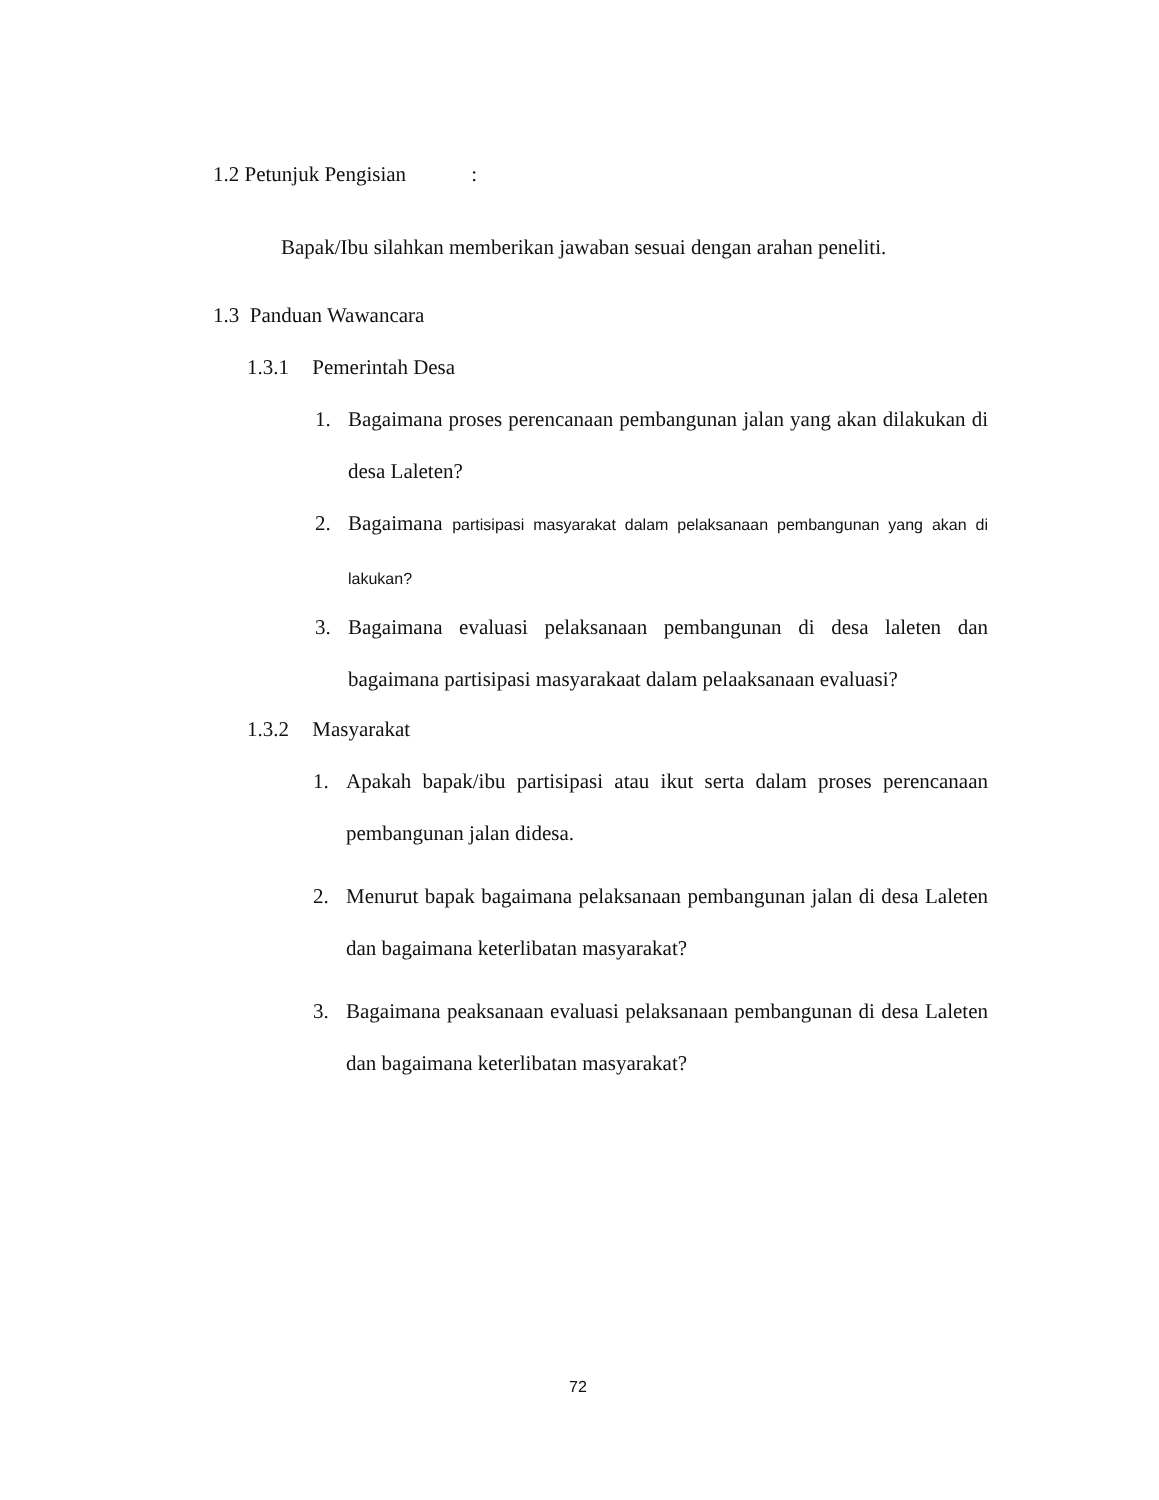1.2 Petunjuk Pengisian :
Bapak/Ibu silahkan memberikan jawaban sesuai dengan arahan peneliti.
1.3 Panduan Wawancara
1.3.1 Pemerintah Desa
1. Bagaimana proses perencanaan pembangunan jalan yang akan dilakukan di desa Laleten?
2. Bagaimana partisipasi masyarakat dalam pelaksanaan pembangunan yang akan di lakukan?
3. Bagaimana evaluasi pelaksanaan pembangunan di desa laleten dan bagaimana partisipasi masyarakaat dalam pelaaksanaan evaluasi?
1.3.2 Masyarakat
1. Apakah bapak/ibu partisipasi atau ikut serta dalam proses perencanaan pembangunan jalan didesa.
2. Menurut bapak bagaimana pelaksanaan pembangunan jalan di desa Laleten dan bagaimana keterlibatan masyarakat?
3. Bagaimana peaksanaan evaluasi pelaksanaan pembangunan di desa Laleten dan bagaimana keterlibatan masyarakat?
72